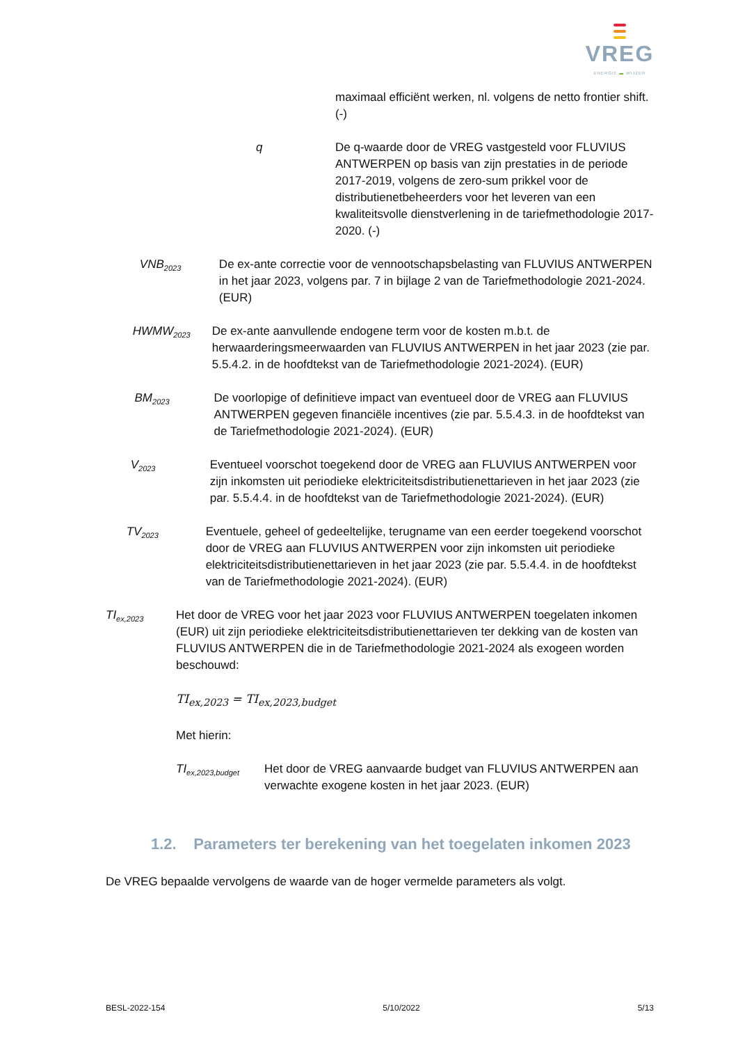VREG
ENERGIE ▬ WIJZER
maximaal efficiënt werken, nl. volgens de netto frontier shift. (-)
q De q-waarde door de VREG vastgesteld voor FLUVIUS ANTWERPEN op basis van zijn prestaties in de periode 2017-2019, volgens de zero-sum prikkel voor de distributienetbeheerders voor het leveren van een kwaliteitsvolle dienstverlening in de tariefmethodologie 2017-2020. (-)
VNB<sub>2023</sub>
De ex-ante correctie voor de vennootschapsbelasting van FLUVIUS ANTWERPEN in het jaar 2023, volgens par. 7 in bijlage 2 van de Tariefmethodologie 2021-2024. (EUR)
HWMW<sub>2023</sub>
De ex-ante aanvullende endogene term voor de kosten m.b.t. de herwaarderingsmeerwaarden van FLUVIUS ANTWERPEN in het jaar 2023 (zie par. 5.5.4.2. in de hoofdtekst van de Tariefmethodologie 2021-2024). (EUR)
BM<sub>2023</sub>
De voorlopige of definitieve impact van eventueel door de VREG aan FLUVIUS ANTWERPEN gegeven financiële incentives (zie par. 5.5.4.3. in de hoofdtekst van de Tariefmethodologie 2021-2024). (EUR)
V<sub>2023</sub>
Eventueel voorschot toegekend door de VREG aan FLUVIUS ANTWERPEN voor zijn inkomsten uit periodieke elektriciteitsdistributienettarieven in het jaar 2023 (zie par. 5.5.4.4. in de hoofdtekst van de Tariefmethodologie 2021-2024). (EUR)
TV<sub>2023</sub>
Eventuele, geheel of gedeeltelijke, terugname van een eerder toegekend voorschot door de VREG aan FLUVIUS ANTWERPEN voor zijn inkomsten uit periodieke elektriciteitsdistributienettarieven in het jaar 2023 (zie par. 5.5.4.4. in de hoofdtekst van de Tariefmethodologie 2021-2024). (EUR)
TI<sub>ex,2023</sub>
Het door de VREG voor het jaar 2023 voor FLUVIUS ANTWERPEN toegelaten inkomen (EUR) uit zijn periodieke elektriciteitsdistributienettarieven ter dekking van de kosten van FLUVIUS ANTWERPEN die in de Tariefmethodologie 2021-2024 als exogeen worden beschouwd:
TI<sub>ex,2023</sub> = TI<sub>ex,2023,budget</sub>
Met hierin:
TI<sub>ex,2023,budget</sub>
Het door de VREG aanvaarde budget van FLUVIUS ANTWERPEN aan verwachte exogene kosten in het jaar 2023. (EUR)
1.2. Parameters ter berekening van het toegelaten inkomen 2023
De VREG bepaalde vervolgens de waarde van de hoger vermelde parameters als volgt.
BESL-2022-154 5/10/2022 5/13